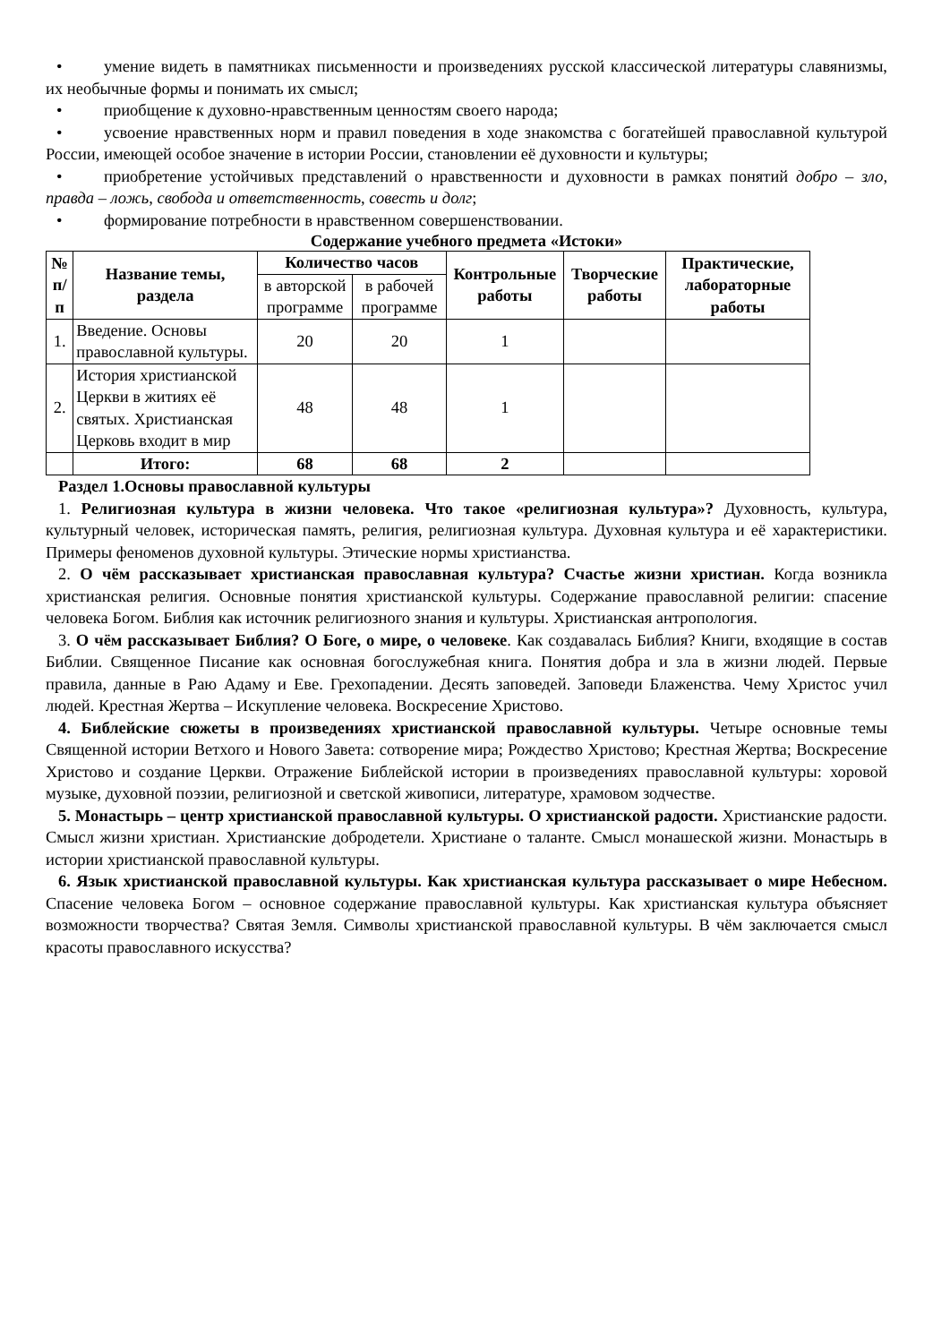• умение видеть в памятниках письменности и произведениях русской классической литературы славянизмы, их необычные формы и понимать их смысл;
• приобщение к духовно-нравственным ценностям своего народа;
• усвоение нравственных норм и правил поведения в ходе знакомства с богатейшей православной культурой России, имеющей особое значение в истории России, становлении её духовности и культуры;
• приобретение устойчивых представлений о нравственности и духовности в рамках понятий добро – зло, правда – ложь, свобода и ответственность, совесть и долг;
• формирование потребности в нравственном совершенствовании.
Содержание учебного предмета «Истоки»
| № п/п | Название темы, раздела | Количество часов | | Контрольные работы | Творческие работы | Практические, лабораторные работы |
| --- | --- | --- | --- | --- | --- | --- |
| | | в авторской программе | в рабочей программе | | | |
| 1. | Введение. Основы православной культуры. | 20 | 20 | 1 | | |
| 2. | История христианской Церкви в житиях её святых. Христианская Церковь входит в мир | 48 | 48 | 1 | | |
| | Итого: | 68 | 68 | 2 | | |
Раздел 1.Основы православной культуры
1. Религиозная культура в жизни человека. Что такое «религиозная культура»? Духовность, культура, культурный человек, историческая память, религия, религиозная культура. Духовная культура и её характеристики. Примеры феноменов духовной культуры. Этические нормы христианства.
2. О чём рассказывает христианская православная культура? Счастье жизни христиан. Когда возникла христианская религия. Основные понятия христианской культуры. Содержание православной религии: спасение человека Богом. Библия как источник религиозного знания и культуры. Христианская антропология.
3. О чём рассказывает Библия? О Боге, о мире, о человеке. Как создавалась Библия? Книги, входящие в состав Библии. Священное Писание как основная богослужебная книга. Понятия добра и зла в жизни людей. Первые правила, данные в Раю Адаму и Еве. Грехопадении. Десять заповедей. Заповеди Блаженства. Чему Христос учил людей. Крестная Жертва – Искупление человека. Воскресение Христово.
4. Библейские сюжеты в произведениях христианской православной культуры. Четыре основные темы Священной истории Ветхого и Нового Завета: сотворение мира; Рождество Христово; Крестная Жертва; Воскресение Христово и создание Церкви. Отражение Библейской истории в произведениях православной культуры: хоровой музыке, духовной поэзии, религиозной и светской живописи, литературе, храмовом зодчестве.
5. Монастырь – центр христианской православной культуры. О христианской радости. Христианские радости. Смысл жизни христиан. Христианские добродетели. Христиане о таланте. Смысл монашеской жизни. Монастырь в истории христианской православной культуры.
6. Язык христианской православной культуры. Как христианская культура рассказывает о мире Небесном. Спасение человека Богом – основное содержание православной культуры. Как христианская культура объясняет возможности творчества? Святая Земля. Символы христианской православной культуры. В чём заключается смысл красоты православного искусства?